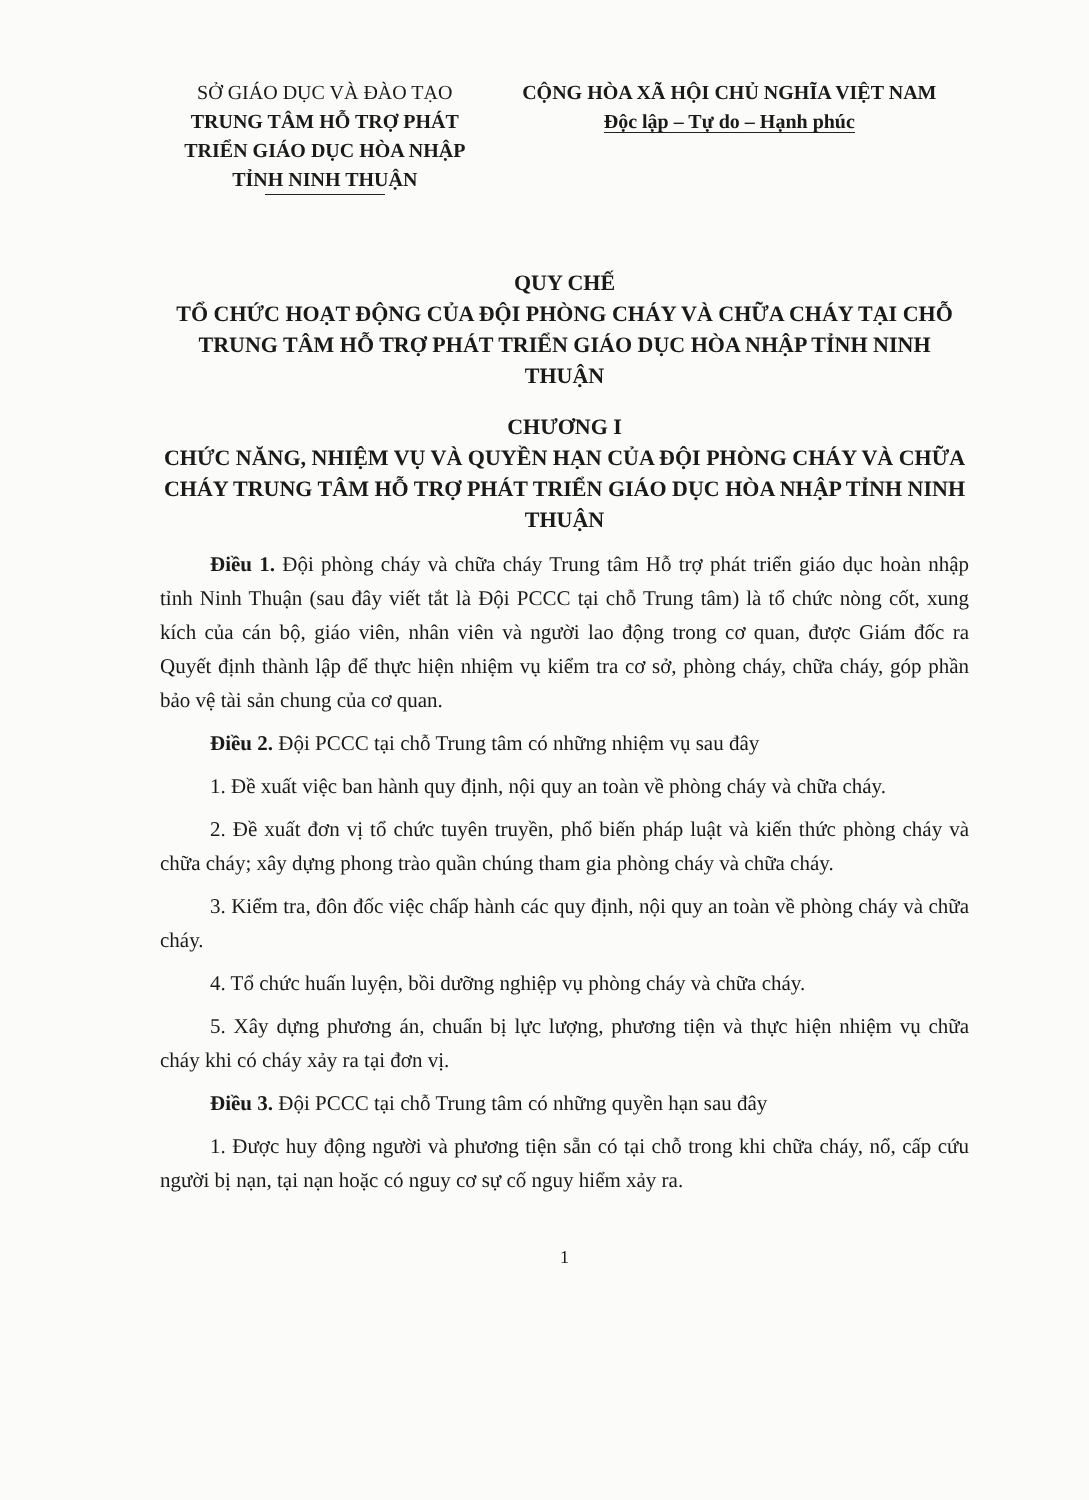SỞ GIÁO DỤC VÀ ĐÀO TẠO
TRUNG TÂM HỖ TRỢ PHÁT
TRIỂN GIÁO DỤC HÒA NHẬP
TỈNH NINH THUẬN
CỘNG HÒA XÃ HỘI CHỦ NGHĨA VIỆT NAM
Độc lập – Tự do – Hạnh phúc
QUY CHẾ
TỔ CHỨC HOẠT ĐỘNG CỦA ĐỘI PHÒNG CHÁY VÀ CHỮA CHÁY TẠI CHỖ TRUNG TÂM HỖ TRỢ PHÁT TRIỂN GIÁO DỤC HÒA NHẬP TỈNH NINH THUẬN
CHƯƠNG I
CHỨC NĂNG, NHIỆM VỤ VÀ QUYỀN HẠN CỦA ĐỘI PHÒNG CHÁY VÀ CHỮA CHÁY TRUNG TÂM HỖ TRỢ PHÁT TRIỂN GIÁO DỤC HÒA NHẬP TỈNH NINH THUẬN
Điều 1. Đội phòng cháy và chữa cháy Trung tâm Hỗ trợ phát triển giáo dục hoàn nhập tỉnh Ninh Thuận (sau đây viết tắt là Đội PCCC tại chỗ Trung tâm) là tổ chức nòng cốt, xung kích của cán bộ, giáo viên, nhân viên và người lao động trong cơ quan, được Giám đốc ra Quyết định thành lập để thực hiện nhiệm vụ kiểm tra cơ sở, phòng cháy, chữa cháy, góp phần bảo vệ tài sản chung của cơ quan.
Điều 2. Đội PCCC tại chỗ Trung tâm có những nhiệm vụ sau đây
1. Đề xuất việc ban hành quy định, nội quy an toàn về phòng cháy và chữa cháy.
2. Đề xuất đơn vị tổ chức tuyên truyền, phổ biến pháp luật và kiến thức phòng cháy và chữa cháy; xây dựng phong trào quần chúng tham gia phòng cháy và chữa cháy.
3. Kiểm tra, đôn đốc việc chấp hành các quy định, nội quy an toàn về phòng cháy và chữa cháy.
4. Tổ chức huấn luyện, bồi dưỡng nghiệp vụ phòng cháy và chữa cháy.
5. Xây dựng phương án, chuẩn bị lực lượng, phương tiện và thực hiện nhiệm vụ chữa cháy khi có cháy xảy ra tại đơn vị.
Điều 3. Đội PCCC tại chỗ Trung tâm có những quyền hạn sau đây
1. Được huy động người và phương tiện sẵn có tại chỗ trong khi chữa cháy, nổ, cấp cứu người bị nạn, tại nạn hoặc có nguy cơ sự cố nguy hiểm xảy ra.
1